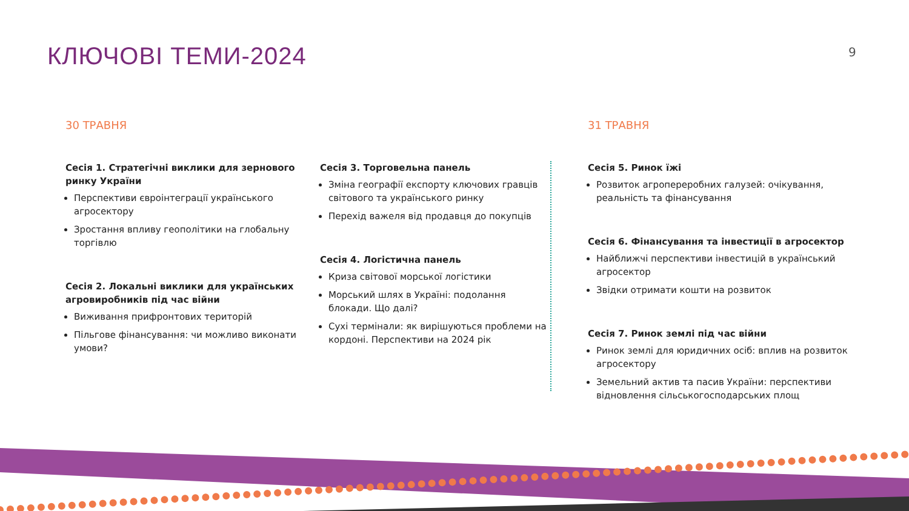КЛЮЧОВІ ТЕМИ-2024 9
30 ТРАВНЯ
Сесія 1. Стратегічні виклики для зернового ринку України
Перспективи євроінтеграції українського агросектору
Зростання впливу геополітики на глобальну торгівлю
Сесія 2. Локальні виклики для українських агровиробників під час війни
Виживання прифронтових територій
Пільгове фінансування: чи можливо виконати умови?
Сесія 3. Торговельна панель
Зміна географії експорту ключових гравців світового та українського ринку
Перехід важеля від продавця до покупців
Сесія 4. Логістична панель
Криза світової морської логістики
Морський шлях в Україні: подолання блокади. Що далі?
Сухі термінали: як вирішуються проблеми на кордоні. Перспективи на 2024 рік
31 ТРАВНЯ
Сесія 5. Ринок їжі
Розвиток агропереробних галузей: очікування, реальність та фінансування
Сесія 6. Фінансування та інвестиції в агросектор
Найближчі перспективи інвестицій в український агросектор
Звідки отримати кошти на розвиток
Сесія 7. Ринок землі під час війни
Ринок землі для юридичних осіб: вплив на розвиток агросектору
Земельний актив та пасив України: перспективи відновлення сільськогосподарських площ